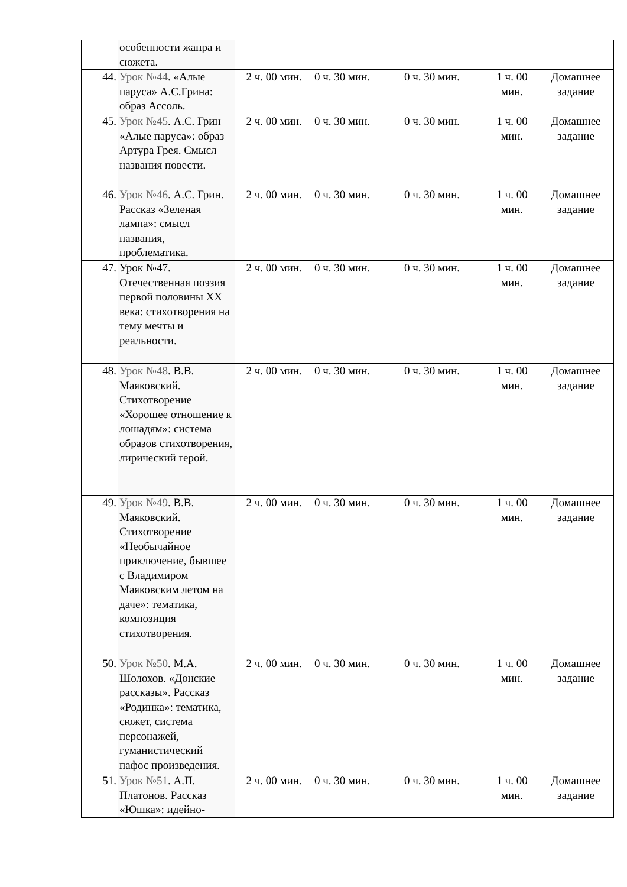| | особенности жанра и сюжета. | | | | | |
| 44. | Урок №44 . «Алые паруса» А.С.Грина: образ Ассоль. | 2 ч. 00 мин. | 0 ч. 30 мин. | 0 ч. 30 мин. | 1 ч. 00 мин. | Домашнее задание |
| 45. | Урок №45 . А.С. Грин «Алые паруса»: образ Артура Грея. Смысл названия повести. | 2 ч. 00 мин. | 0 ч. 30 мин. | 0 ч. 30 мин. | 1 ч. 00 мин. | Домашнее задание |
| 46. | Урок №46 . А.С. Грин. Рассказ «Зеленая лампа»: смысл названия, проблематика. | 2 ч. 00 мин. | 0 ч. 30 мин. | 0 ч. 30 мин. | 1 ч. 00 мин. | Домашнее задание |
| 47. | Урок №47. Отечественная поэзия первой половины XX века: стихотворения на тему мечты и реальности. | 2 ч. 00 мин. | 0 ч. 30 мин. | 0 ч. 30 мин. | 1 ч. 00 мин. | Домашнее задание |
| 48. | Урок №48 . В.В. Маяковский. Стихотворение «Хорошее отношение к лошадям»: система образов стихотворения, лирический герой. | 2 ч. 00 мин. | 0 ч. 30 мин. | 0 ч. 30 мин. | 1 ч. 00 мин. | Домашнее задание |
| 49. | Урок №49 . В.В. Маяковский. Стихотворение «Необычайное приключение, бывшее с Владимиром Маяковским летом на даче»: тематика, композиция стихотворения. | 2 ч. 00 мин. | 0 ч. 30 мин. | 0 ч. 30 мин. | 1 ч. 00 мин. | Домашнее задание |
| 50. | Урок №50 . М.А. Шолохов. «Донские рассказы». Рассказ «Родинка»: тематика, сюжет, система персонажей, гуманистический пафос произведения. | 2 ч. 00 мин. | 0 ч. 30 мин. | 0 ч. 30 мин. | 1 ч. 00 мин. | Домашнее задание |
| 51. | Урок №51 . А.П. Платонов. Рассказ «Юшка»: идейно- | 2 ч. 00 мин. | 0 ч. 30 мин. | 0 ч. 30 мин. | 1 ч. 00 мин. | Домашнее задание |